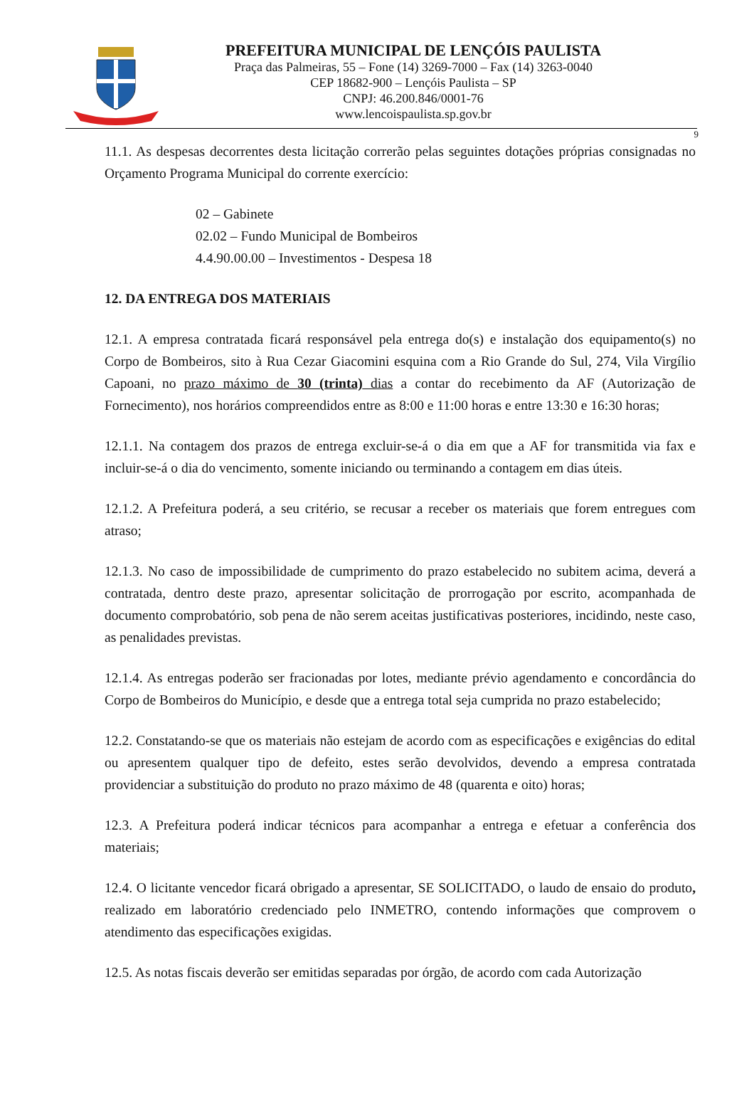PREFEITURA MUNICIPAL DE LENÇÓIS PAULISTA
Praça das Palmeiras, 55 – Fone (14) 3269-7000 – Fax (14) 3263-0040
CEP 18682-900 – Lençóis Paulista – SP
CNPJ: 46.200.846/0001-76
www.lencoispaulista.sp.gov.br
9
11.1. As despesas decorrentes desta licitação correrão pelas seguintes dotações próprias consignadas no Orçamento Programa Municipal do corrente exercício:
02 – Gabinete
02.02 – Fundo Municipal de Bombeiros
4.4.90.00.00 – Investimentos - Despesa 18
12. DA ENTREGA DOS MATERIAIS
12.1. A empresa contratada ficará responsável pela entrega do(s) e instalação dos equipamento(s) no Corpo de Bombeiros, sito à Rua Cezar Giacomini esquina com a Rio Grande do Sul, 274, Vila Virgílio Capoani, no prazo máximo de 30 (trinta) dias a contar do recebimento da AF (Autorização de Fornecimento), nos horários compreendidos entre as 8:00 e 11:00 horas e entre 13:30 e 16:30 horas;
12.1.1. Na contagem dos prazos de entrega excluir-se-á o dia em que a AF for transmitida via fax e incluir-se-á o dia do vencimento, somente iniciando ou terminando a contagem em dias úteis.
12.1.2. A Prefeitura poderá, a seu critério, se recusar a receber os materiais que forem entregues com atraso;
12.1.3. No caso de impossibilidade de cumprimento do prazo estabelecido no subitem acima, deverá a contratada, dentro deste prazo, apresentar solicitação de prorrogação por escrito, acompanhada de documento comprobatório, sob pena de não serem aceitas justificativas posteriores, incidindo, neste caso, as penalidades previstas.
12.1.4. As entregas poderão ser fracionadas por lotes, mediante prévio agendamento e concordância do Corpo de Bombeiros do Município, e desde que a entrega total seja cumprida no prazo estabelecido;
12.2. Constatando-se que os materiais não estejam de acordo com as especificações e exigências do edital ou apresentem qualquer tipo de defeito, estes serão devolvidos, devendo a empresa contratada providenciar a substituição do produto no prazo máximo de 48 (quarenta e oito) horas;
12.3. A Prefeitura poderá indicar técnicos para acompanhar a entrega e efetuar a conferência dos materiais;
12.4. O licitante vencedor ficará obrigado a apresentar, SE SOLICITADO, o laudo de ensaio do produto, realizado em laboratório credenciado pelo INMETRO, contendo informações que comprovem o atendimento das especificações exigidas.
12.5. As notas fiscais deverão ser emitidas separadas por órgão, de acordo com cada Autorização